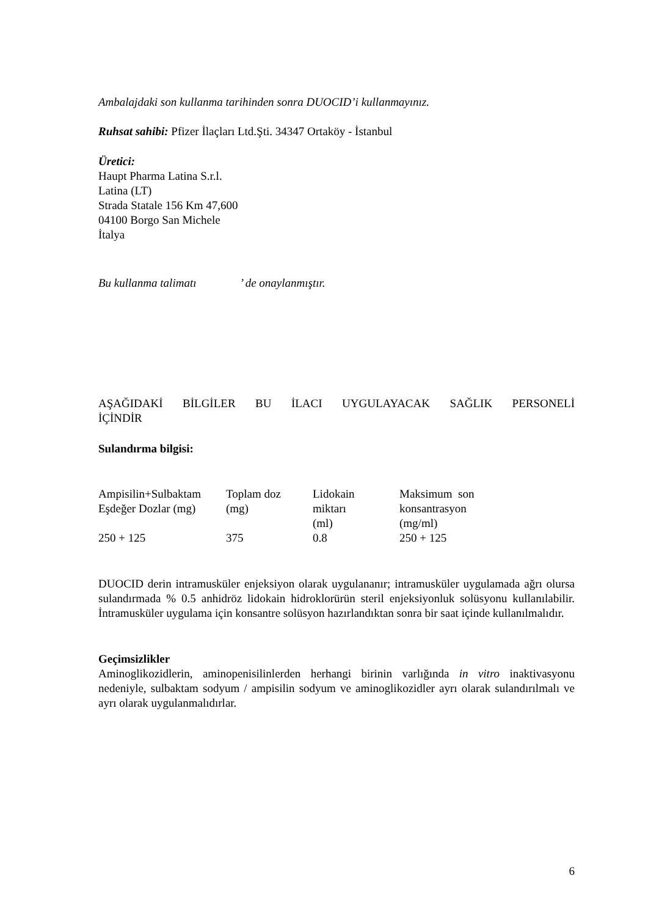Ambalajdaki son kullanma tarihinden sonra DUOCID’i kullanmayınız.
Ruhsat sahibi: Pfizer İlaçları Ltd.Şti. 34347 Ortaköy - İstanbul
Üretici:
Haupt Pharma Latina S.r.l.
Latina (LT)
Strada Statale 156 Km 47,600
04100 Borgo San Michele
İtalya
Bu kullanma talimatı ’ de onaylanmıştır.
AŞAĞIDAKİ BİLGİLER BU İLACI UYGULAYACAK SAĞLIK PERSONELİ
İÇİNDİR
Sulandırma bilgisi:
| Ampisilin+Sulbaktam Eşdeğer Dozlar (mg) | Toplam doz (mg) | Lidokain miktarı (ml) | Maksimum son konsantrasyon (mg/ml) |
| 250 + 125 | 375 | 0.8 | 250 + 125 |
DUOCID derin intramusküler enjeksiyon olarak uygulananır; intramusküler uygulamada ağrı olursa sulandırmada % 0.5 anhidröz lidokain hidroklorürün steril enjeksiyonluk solüsyonu kullanılabilir. İntramusküler uygulama için konsantre solüsyon hazırlandıktan sonra bir saat içinde kullanılmalıdır.
Geçimsizlikler
Aminoglikozidlerin, aminopenisilinlerden herhangi birinin varlığında in vitro inaktivasyonu nedeniyle, sulbaktam sodyum / ampisilin sodyum ve aminoglikozidler ayrı olarak sulandırılmalı ve ayrı olarak uygulanmalıdırlar.
6